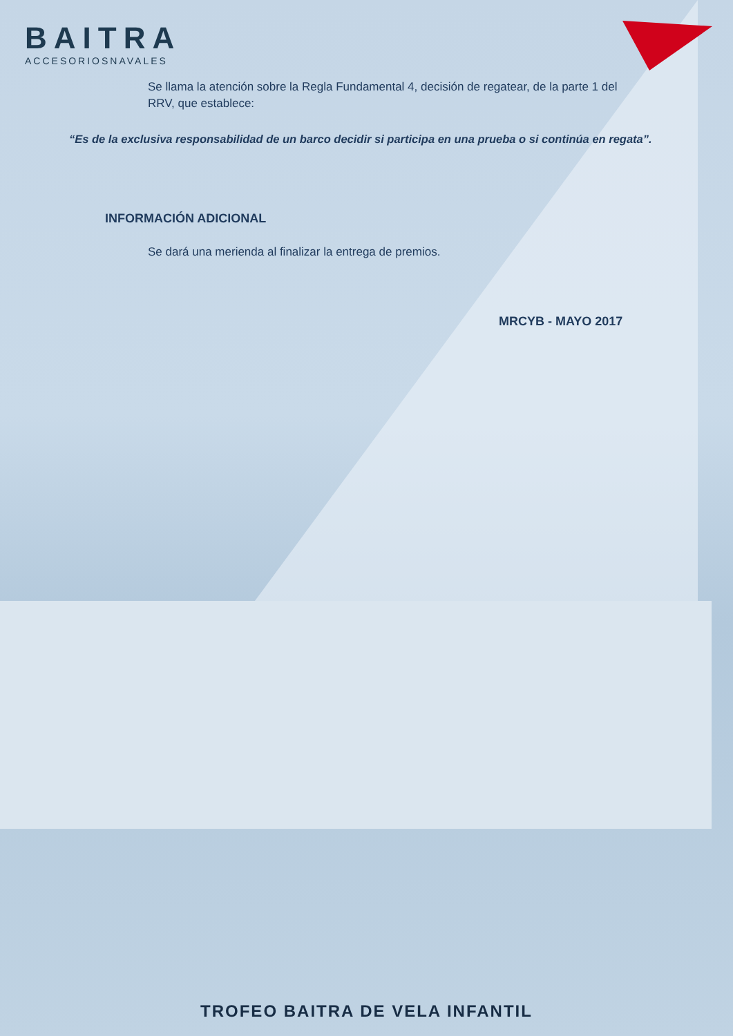BAITRA
ACCESORIOSNAVALES
Se llama la atención sobre la Regla Fundamental 4, decisión de regatear, de la parte 1 del RRV, que establece:
“Es de la exclusiva responsabilidad de un barco decidir si participa en una prueba o si continúa en regata”.
INFORMACIÓN ADICIONAL
Se dará una merienda al finalizar la entrega de premios.
MRCYB - MAYO 2017
TROFEO BAITRA DE VELA INFANTIL